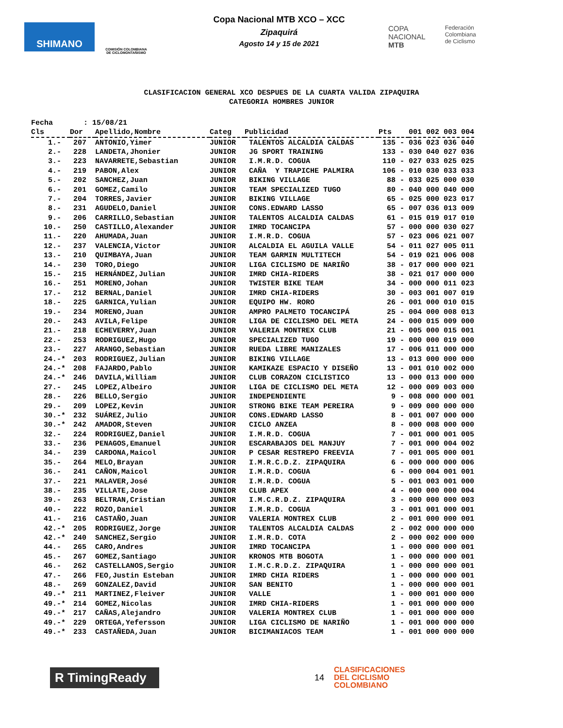SHIMANO
COMISIÓN COLOMBIANA DE CICLOMONTAÑISMO
Copa Nacional MTB XCO – XCC
Zipaquirá
Agosto 14 y 15 de 2021
COPA
NACIONAL
MTB
Federación
Colombiana
de Ciclismo
CLASIFICACION GENERAL XCO DESPUES DE LA CUARTA VALIDA ZIPAQUIRA
CATEGORIA HOMBRES JUNIOR
Fecha : 15/08/21
| Cls | Dor | Apellido,Nombre | Categ | Publicidad | Pts | 001 002 003 004 |
| --- | --- | --- | --- | --- | --- | --- |
| 1.- | 207 | ANTONIO,Yimer | JUNIOR | TALENTOS ALCALDIA CALDAS | 135 - | 036 023 036 040 |
| 2.- | 228 | LANDETA,Jhonier | JUNIOR | JG SPORT TRAINING | 133 - | 030 040 027 036 |
| 3.- | 223 | NAVARRETE,Sebastian | JUNIOR | I.M.R.D. COGUA | 110 - | 027 033 025 025 |
| 4.- | 219 | PABON,Alex | JUNIOR | CAÑA Y TRAPICHE PALMIRA | 106 - | 010 030 033 033 |
| 5.- | 202 | SANCHEZ,Juan | JUNIOR | BIKING VILLAGE | 88 - | 033 025 000 030 |
| 6.- | 201 | GOMEZ,Camilo | JUNIOR | TEAM SPECIALIZED TUGO | 80 - | 040 000 040 000 |
| 7.- | 204 | TORRES,Javier | JUNIOR | BIKING VILLAGE | 65 - | 025 000 023 017 |
| 8.- | 231 | AGUDELO,Daniel | JUNIOR | CONS.EDWARD LASSO | 65 - | 007 036 013 009 |
| 9.- | 206 | CARRILLO,Sebastian | JUNIOR | TALENTOS ALCALDIA CALDAS | 61 - | 015 019 017 010 |
| 10.- | 250 | CASTILLO,Alexander | JUNIOR | IMRD TOCANCIPA | 57 - | 000 000 030 027 |
| 11.- | 220 | AHUMADA,Juan | JUNIOR | I.M.R.D. COGUA | 57 - | 023 006 021 007 |
| 12.- | 237 | VALENCIA,Victor | JUNIOR | ALCALDIA EL AGUILA VALLE | 54 - | 011 027 005 011 |
| 13.- | 210 | QUIMBAYA,Juan | JUNIOR | TEAM GARMIN MULTITECH | 54 - | 019 021 006 008 |
| 14.- | 230 | TORO,Diego | JUNIOR | LIGA CICLISMO DE NARIÑO | 38 - | 017 000 000 021 |
| 15.- | 215 | HERNÁNDEZ,Julian | JUNIOR | IMRD CHIA-RIDERS | 38 - | 021 017 000 000 |
| 16.- | 251 | MORENO,Johan | JUNIOR | TWISTER BIKE TEAM | 34 - | 000 000 011 023 |
| 17.- | 212 | BERNAL,Daniel | JUNIOR | IMRD CHIA-RIDERS | 30 - | 003 001 007 019 |
| 18.- | 225 | GARNICA,Yulian | JUNIOR | EQUIPO HW. RORO | 26 - | 001 000 010 015 |
| 19.- | 234 | MORENO,Juan | JUNIOR | AMPRO PALMETO TOCANCIPÁ | 25 - | 004 000 008 013 |
| 20.- | 243 | AVILA,Felipe | JUNIOR | LIGA DE CICLISMO DEL META | 24 - | 000 015 009 000 |
| 21.- | 218 | ECHEVERRY,Juan | JUNIOR | VALERIA MONTREX CLUB | 21 - | 005 000 015 001 |
| 22.- | 253 | RODRIGUEZ,Hugo | JUNIOR | SPECIALIZED TUGO | 19 - | 000 000 019 000 |
| 23.- | 227 | ARANGO,Sebastian | JUNIOR | RUEDA LIBRE MANIZALES | 17 - | 006 011 000 000 |
| 24.-* | 203 | RODRIGUEZ,Julian | JUNIOR | BIKING VILLAGE | 13 - | 013 000 000 000 |
| 24.-* | 208 | FAJARDO,Pablo | JUNIOR | KAMIKAZE ESPACIO Y DISEÑO | 13 - | 001 010 002 000 |
| 24.-* | 246 | DAVILA,William | JUNIOR | CLUB CORAZON CICLISTICO | 13 - | 000 013 000 000 |
| 27.- | 245 | LOPEZ,Albeiro | JUNIOR | LIGA DE CICLISMO DEL META | 12 - | 000 009 003 000 |
| 28.- | 226 | BELLO,Sergio | JUNIOR | INDEPENDIENTE | 9 - | 008 000 000 001 |
| 29.- | 209 | LOPEZ,Kevin | JUNIOR | STRONG BIKE TEAM PEREIRA | 9 - | 009 000 000 000 |
| 30.-* | 232 | SUÁREZ,Julio | JUNIOR | CONS.EDWARD LASSO | 8 - | 001 007 000 000 |
| 30.-* | 242 | AMADOR,Steven | JUNIOR | CICLO ANZEA | 8 - | 000 008 000 000 |
| 32.- | 224 | RODRIGUEZ,Daniel | JUNIOR | I.M.R.D. COGUA | 7 - | 001 000 001 005 |
| 33.- | 236 | PENAGOS,Emanuel | JUNIOR | ESCARABAJOS DEL MANJUY | 7 - | 001 000 004 002 |
| 34.- | 239 | CARDONA,Maicol | JUNIOR | P CESAR RESTREPO FREEVIA | 7 - | 001 005 000 001 |
| 35.- | 264 | MELO,Brayan | JUNIOR | I.M.R.C.D.Z. ZIPAQUIRA | 6 - | 000 000 000 006 |
| 36.- | 241 | CAÑON,Maicol | JUNIOR | I.M.R.D. COGUA | 6 - | 000 004 001 001 |
| 37.- | 221 | MALAVER,José | JUNIOR | I.M.R.D. COGUA | 5 - | 001 003 001 000 |
| 38.- | 235 | VILLATE,Jose | JUNIOR | CLUB APEX | 4 - | 000 000 000 004 |
| 39.- | 263 | BELTRAN,Cristian | JUNIOR | I.M.C.R.D.Z. ZIPAQUIRA | 3 - | 000 000 000 003 |
| 40.- | 222 | ROZO,Daniel | JUNIOR | I.M.R.D. COGUA | 3 - | 001 001 000 001 |
| 41.- | 216 | CASTAÑO,Juan | JUNIOR | VALERIA MONTREX CLUB | 2 - | 001 000 000 001 |
| 42.-* | 205 | RODRIGUEZ,Jorge | JUNIOR | TALENTOS ALCALDIA CALDAS | 2 - | 002 000 000 000 |
| 42.-* | 240 | SANCHEZ,Sergio | JUNIOR | I.M.R.D. COTA | 2 - | 000 002 000 000 |
| 44.- | 265 | CARO,Andres | JUNIOR | IMRD TOCANCIPA | 1 - | 000 000 000 001 |
| 45.- | 267 | GOMEZ,Santiago | JUNIOR | KRONOS MTB BOGOTA | 1 - | 000 000 000 001 |
| 46.- | 262 | CASTELLANOS,Sergio | JUNIOR | I.M.C.R.D.Z. ZIPAQUIRA | 1 - | 000 000 000 001 |
| 47.- | 266 | FEO,Justin Esteban | JUNIOR | IMRD CHIA RIDERS | 1 - | 000 000 000 001 |
| 48.- | 269 | GONZALEZ,David | JUNIOR | SAN BENITO | 1 - | 000 000 000 001 |
| 49.-* | 211 | MARTINEZ,Fleiver | JUNIOR | VALLE | 1 - | 000 001 000 000 |
| 49.-* | 214 | GOMEZ,Nicolas | JUNIOR | IMRD CHIA-RIDERS | 1 - | 001 000 000 000 |
| 49.-* | 217 | CAÑAS,Alejandro | JUNIOR | VALERIA MONTREX CLUB | 1 - | 001 000 000 000 |
| 49.-* | 229 | ORTEGA,Yefersson | JUNIOR | LIGA CICLISMO DE NARIÑO | 1 - | 001 000 000 000 |
| 49.-* | 233 | CASTAÑEDA,Juan | JUNIOR | BICIMANIACOS TEAM | 1 - | 001 000 000 000 |
R TimingReady
14
CLASIFICACIONES
DEL CICLISMO
COLOMBIANO